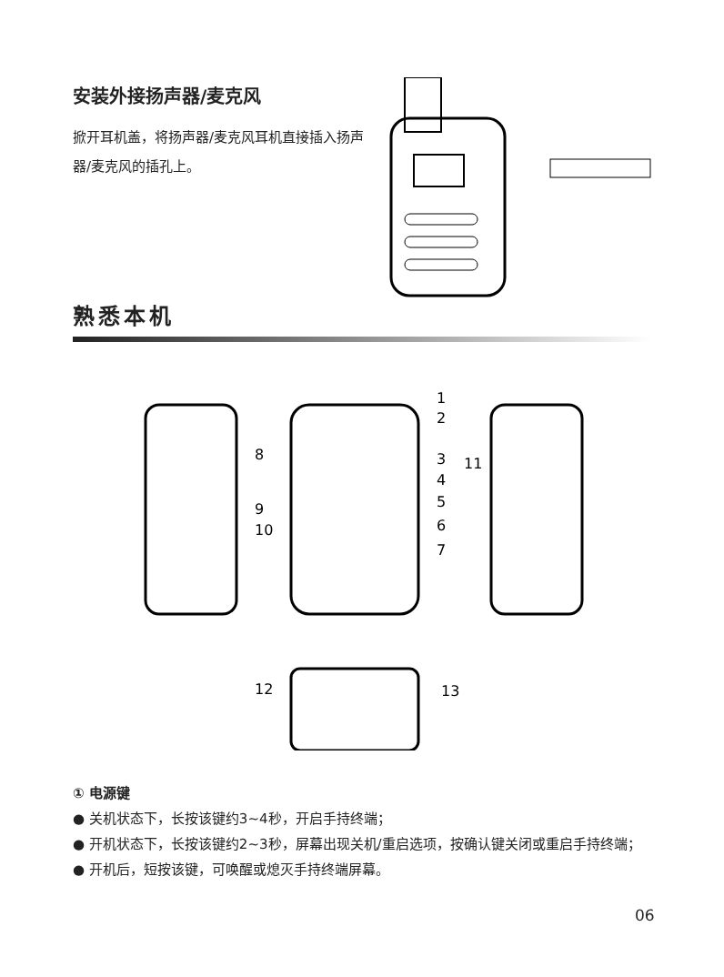安装外接扬声器/麦克风
掀开耳机盖，将扬声器/麦克风耳机直接插入扬声器/麦克风的插孔上。
熟悉本机
1
2
3
4
5
6
7
8
9
10
11
12
13
① 电源键
● 关机状态下，长按该键约3~4秒，开启手持终端；
● 开机状态下，长按该键约2~3秒，屏幕出现关机/重启选项，按确认键关闭或重启手持终端；
● 开机后，短按该键，可唤醒或熄灭手持终端屏幕。
06